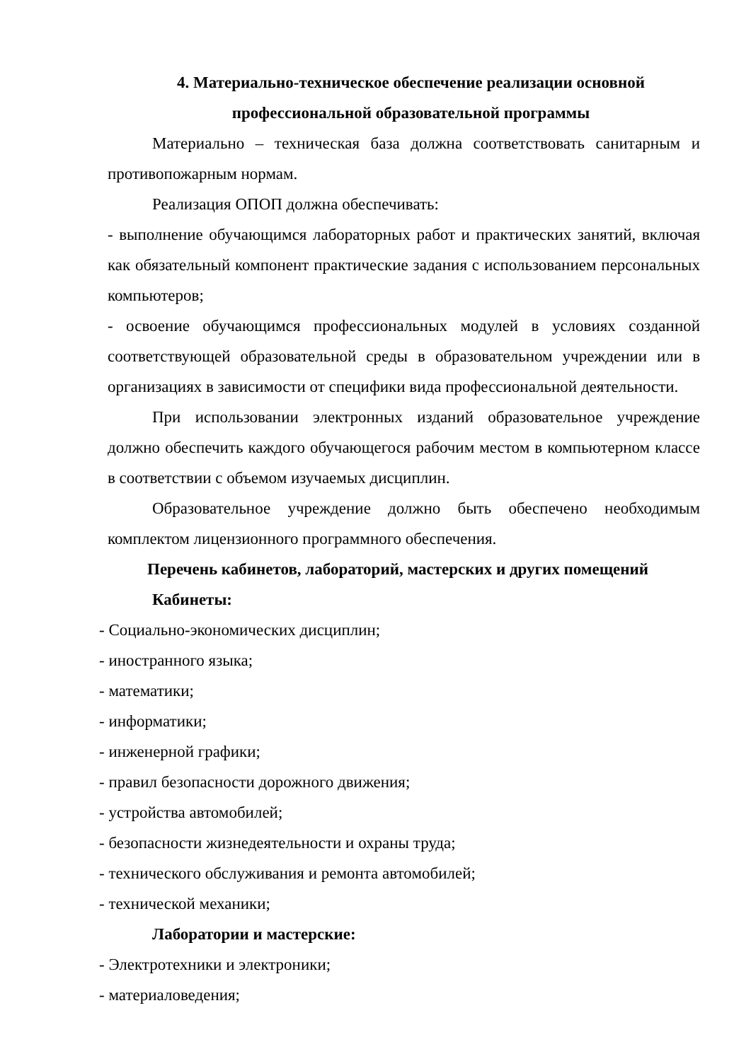4. Материально-техническое обеспечение реализации основной
профессиональной образовательной программы
Материально – техническая база должна соответствовать санитарным и противопожарным нормам.
Реализация ОПОП должна обеспечивать:
- выполнение обучающимся лабораторных работ и практических занятий, включая как обязательный компонент практические задания с использованием персональных компьютеров;
- освоение обучающимся профессиональных модулей в условиях созданной соответствующей образовательной среды в образовательном учреждении или в организациях в зависимости от специфики вида профессиональной деятельности.
При использовании электронных изданий образовательное учреждение должно обеспечить каждого обучающегося рабочим местом в компьютерном классе в соответствии с объемом изучаемых дисциплин.
Образовательное учреждение должно быть обеспечено необходимым комплектом лицензионного программного обеспечения.
Перечень кабинетов, лабораторий, мастерских и других помещений
Кабинеты:
- Социально-экономических дисциплин;
- иностранного языка;
- математики;
- информатики;
- инженерной графики;
- правил безопасности дорожного движения;
- устройства автомобилей;
- безопасности жизнедеятельности и охраны труда;
- технического обслуживания и ремонта автомобилей;
- технической механики;
Лаборатории и мастерские:
- Электротехники и электроники;
- материаловедения;